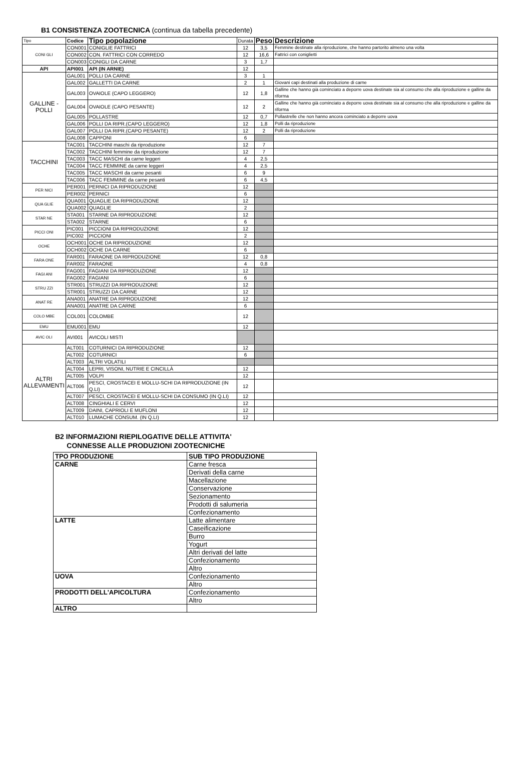B1 CONSISTENZA ZOOTECNICA (continua da tabella precedente)
| Tipo | Codice | Tipo popolazione | Durata | Peso | Descrizione |
| --- | --- | --- | --- | --- | --- |
| CONI GLI | CON001 | CONIGLIE FATTRICI | 12 | 3,5 | Femmine destinate alla riproduzione, che hanno partorito almeno una volta |
| | CON002 | CON. FATTRICI CON CORREDO | 12 | 16,6 | Fattrici con coniglietti |
| | CON003 | CONIGLI DA CARNE | 3 | 1,7 | |
| API | API001 | API (IN ARNIE) | 12 | | |
| GALLINE - POLLI | GAL001 | POLLI DA CARNE | 3 | 1 | |
| | GAL002 | GALLETTI DA CARNE | 2 | 1 | Giovani capi destinati alla produzione di carne |
| | GAL003 | OVAIOLE (CAPO LEGGERO) | 12 | 1,8 | Galline che hanno già cominciato a deporre uova destinate sia al consumo che alla riproduzione e galline da riforma |
| | GAL004 | OVAIOLE (CAPO PESANTE) | 12 | 2 | Galline che hanno già cominciato a deporre uova destinate sia al consumo che alla riproduzione e galline da riforma |
| | GAL005 | POLLASTRE | 12 | 0,7 | Pollastrelle che non hanno ancora cominciato a deporre uova |
| | GAL006 | POLLI DA RIPR.(CAPO LEGGERO) | 12 | 1,8 | Polli da riproduzione |
| | GAL007 | POLLI DA RIPR.(CAPO PESANTE) | 12 | 2 | Polli da riproduzione |
| | GAL008 | CAPPONI | 6 | | |
| TACCHINI | TAC001 | TACCHINI maschi da riproduzione | 12 | 7 | |
| | TAC002 | TACCHINI femmine da riproduzione | 12 | 7 | |
| | TAC003 | TACC MASCHI da carne leggeri | 4 | 2,5 | |
| | TAC004 | TACC FEMMINE da carne leggeri | 4 | 2,5 | |
| | TAC005 | TACC MASCHI da carne pesanti | 6 | 9 | |
| | TAC006 | TACC FEMMINE da carne pesanti | 6 | 4,5 | |
| PER NICI | PER001 | PERNICI DA RIPRODUZIONE | 12 | | |
| | PER002 | PERNICI | 6 | | |
| QUA GLIE | QUA001 | QUAGLIE DA RIPRODUZIONE | 12 | | |
| | QUA002 | QUAGLIE | 2 | | |
| STAR NE | STA001 | STARNE DA RIPRODUZIONE | 12 | | |
| | STA002 | STARNE | 6 | | |
| PICCI ONI | PIC001 | PICCIONI DA RIPRODUZIONE | 12 | | |
| | PIC002 | PICCIONI | 2 | | |
| OCHE | OCH001 | OCHE DA RIPRODUZIONE | 12 | | |
| | OCH002 | OCHE DA CARNE | 6 | | |
| FARA ONE | FAR001 | FARAONE DA RIPRODUZIONE | 12 | 0,8 | |
| | FAR002 | FARAONE | 4 | 0,8 | |
| FAGI ANI | FAG001 | FAGIANI DA RIPRODUZIONE | 12 | | |
| | FAG002 | FAGIANI | 6 | | |
| STRU ZZI | STR001 | STRUZZI DA RIPRODUZIONE | 12 | | |
| | STR001 | STRUZZI DA CARNE | 12 | | |
| ANAT RE | ANA001 | ANATRE DA RIPRODUZIONE | 12 | | |
| | ANA001 | ANATRE DA CARNE | 6 | | |
| COLO MBE | COL001 | COLOMBE | 12 | | |
| EMU | EMU001 | EMU | 12 | | |
| AVIC OLI | AVI001 | AVICOLI MISTI | | | |
| ALTRI ALLEVAMENTI | ALT001 | COTURNICI DA RIPRODUZIONE | 12 | | |
| | ALT002 | COTURNICI | 6 | | |
| | ALT003 | ALTRI VOLATILI | | | |
| | ALT004 | LEPRI, VISONI, NUTRIE E CINCILLÀ | 12 | | |
| | ALT005 | VOLPI | 12 | | |
| | ALT006 | PESCI, CROSTACEI E MOLLU-SCHI DA RIPRODUZIONE (IN Q.LI) | 12 | | |
| | ALT007 | PESCI, CROSTACEI E MOLLU-SCHI DA CONSUMO (IN Q.LI) | 12 | | |
| | ALT008 | CINGHIALI E CERVI | 12 | | |
| | ALT009 | DAINI, CAPRIOLI E MUFLONI | 12 | | |
| | ALT010 | LUMACHE CONSUM. (IN Q.LI) | 12 | | |
B2 INFORMAZIONI RIEPILOGATIVE DELLE ATTIVITA'
CONNESSE ALLE PRODUZIONI ZOOTECNICHE
| TPO PRODUZIONE | SUB TIPO PRODUZIONE |
| --- | --- |
| CARNE | Carne fresca |
| | Derivati della carne |
| | Macellazione |
| | Conservazione |
| | Sezionamento |
| | Prodotti di salumeria |
| | Confezionamento |
| LATTE | Latte alimentare |
| | Caseificazione |
| | Burro |
| | Yogurt |
| | Altri derivati del latte |
| | Confezionamento |
| | Altro |
| UOVA | Confezionamento |
| | Altro |
| PRODOTTI DELL'APICOLTURA | Confezionamento |
| | Altro |
| ALTRO | |